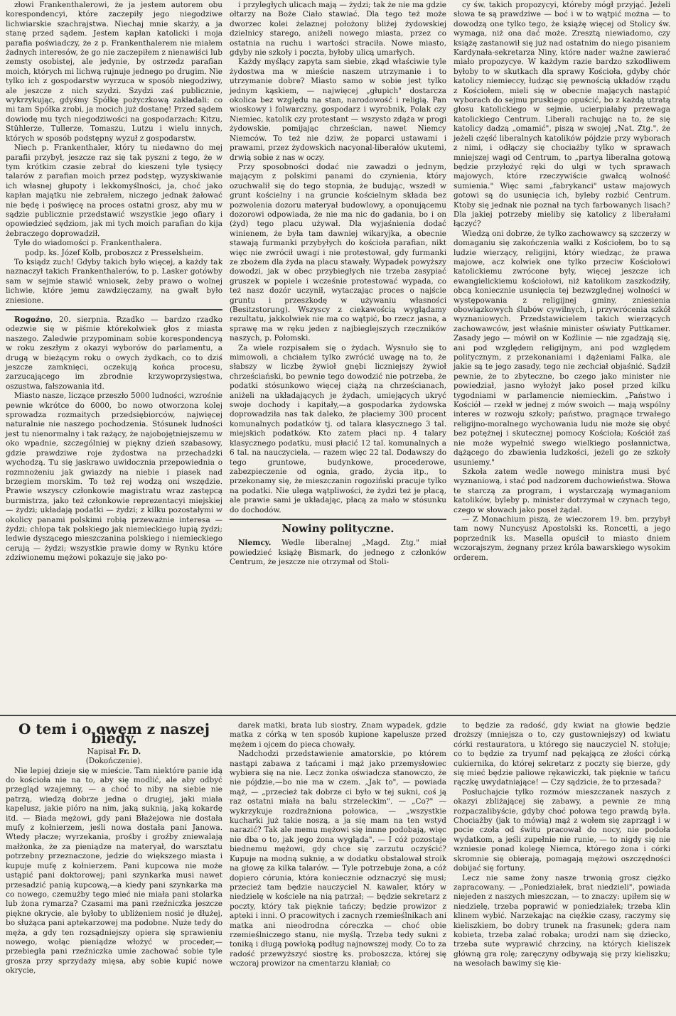złowi Frankenthalerowi, że ja jestem autorem obu korespondencyi, które zaczepiły jego niegodziwe lichwiarskie szachrajstwa. Niechaj mnie skarży, a ja stanę przed sądem. Jestem kapłan katolicki i moja parafia poświadczy, że z p. Frankenthalerem nie miałem żadnych interesów, że go nie zaczepiłem z nienawiści lub zemsty osobistej, ale jedynie, by ostrzedz parafian moich, których mi lichwą rujnuje jednego po drugim. Nie tylko ich z gospodarstw wyrzuca w sposób niegodziwy, ale jeszcze z nich szydzi. Szydzi zaś publicznie, wykrzykując, gdyśmy Spółkę pożyczkową zakładali: co mi tam Spółka zrobi, ja mocich już dostanę! Przed sądem dowiodę mu tych niegodziwości na gospodarzach: Kitzu, Stühlerze, Tullerze, Tomaszu, Lutzu i wielu innych, których w sposób podstępny wyzuł z gospodarstw.
Niech p. Frankenthaler, który tu niedawno do mej parafii przybył, jeszcze raz się tak pyszni z tego, że w tym krótkim czasie zebrał do kieszeni tyle tysięcy talarów z parafian moich przez podstęp, wyzyskiwanie ich własnej głupoty i lekkomyślności, ja, choć jako kapłan majątku nie zebrałem, niczego jednak żałować nie będę i poświęcę na proces ostatni grosz, aby mu w sądzie publicznie przedstawić wszystkie jego ofiary i opowiedzieć sędziom, jak mi tych moich parafian do kija żebraczego doprowadził.
Tyle do wiadomości p. Frankenthalera.
podp. ks. Józef Kolb, proboszcz z Presselsheim.
To ksiądz zuch! Gdyby takich było więcej, a każdy tak naznaczył takich Frankenthalerów, to p. Lasker gotówby sam w sejmie stawić wniosek, żeby prawo o wolnej lichwie, które jemu zawdzięczamy, na gwałt było zniesione.
Rogoźno, 20. sierpnia. Rzadko — bardzo rzadko odezwie się w piśmie którekolwiek głos z miasta naszego. Zaledwie przypominam sobie korespondencyą w roku zeszłym z okazyi wyborów do parlamentu, a drugą w bieżącym roku o owych żydkach, co to dziś jeszcze zamknięci, oczekują końca procesu, zarzucającego im zbrodnie krzywoprzysięstwa, oszustwa, fałszowania itd.
Miasto nasze, liczące przeszło 5000 ludności, wzrośnie pewnie wkrótce do 6000, bo nowo otworzona kolej sprowadza rozmaitych przedsiębiorców, najwięcej naturalnie nie naszego pochodzenia. Stósunek ludności jest tu nienormalny i tak rażący, że najobojętniejszemu w oko wpadnie, szczególniej w piękny dzień szabasowy, gdzie prawdziwe roje żydostwa na przechadzki wychodzą. Tu się jaskrawo uwidocznia przepowiednia o rozmnożeniu jak gwiazdy na niebie i piasek nad brzegiem morskim. To też rej wodzą oni wszędzie. Prawie wszyscy członkowie magistratu wraz zastępcą burmistrza, jako też członkowie reprezentacyi miejskiej — żydzi; układają podatki — żydzi; z kilku pozostałymi w okolicy panami polskimi robią przeważnie interesa — żydzi; chłopa tak polskiego jak niemieckiego łupią żydzi; ledwie dyszącego mieszczanina polskiego i niemieckiego cerują — żydzi; wszystkie prawie domy w Rynku które zdziwionemu mężowi pokazuje się jako po-
i przyległych ulicach mają — żydzi; tak że nie ma gdzie ołtarzy na Boże Ciało stawiać. Dla tego też może dworzec kolei żelaznej położony bliżej żydowskiej dzielnicy starego, aniżeli nowego miasta, przez co ostatnia na ruchu i wartości straciła. Nowe miasto, gdyby nie szkoły i poczta, byłoby ulicą umarłych.
Każdy myślący zapyta sam siebie, zkąd właściwie tyle żydostwa ma w mieście naszem utrzymanie i to utrzymanie dobre? Miasto samo w sobie jest tylko jednym kąskiem, — najwięcej „głupich" dostarcza okolica bez względu na stan, narodowość i religią. Pan wioskowy i folwarczny, gospodarz i wyrobnik, Polak czy Niemiec, katolik czy protestant — wszysto zdąża w progi żydowskie, pomijając chrześcian, nawet Niemcy Niemców. To też nie dziw, że poparci ustawami i prawami, przez żydowskich nacyonal-liberałów ukutemi, drwią sobie z nas w oczy.
Przy sposobności dodać nie zawadzi o jednym, mającym z polskimi panami do czynienia, który ozuchwalił się do tego stopnia, że budując, wszedł w grunt kościelny i na gruncie kościelnym składa bez pozwolenia dozoru materyał budowlowy, a oponującemu dozorowi odpowiada, że nie ma nic do gadania, bo i on (żyd) tego placu używał. Dla wyjaśnienia dodać winienem, że była tam dawniej wikaryjka, a obecnie stawają furmanki przybyłych do kościoła parafian, nikt więc nie zwrócił uwagi i nie protestował, gdy furmanki ze zbożem dla żyda na placu stawały. Wypadek powyższy dowodzi, jak w obec przybiegłych nie trzeba zasypiać gruszek w popiele i wcześnie protestować wypada, co też nasz dozór uczynił, wytaczając proces o najście gruntu i przeszkodę w używaniu własności (Besitzstorung). Wszyscy z ciekawością wyglądamy rezultatu, jakkolwiek nie ma co wątpić, bo rzecz jasna, a sprawę ma w ręku jeden z najbieglejszych rzeczników naszych, p. Połomski.
Za wiele rozpisałem się o żydach. Wysnuło się to mimowoli, a chciałem tylko zwrócić uwagę na to, że słabszy w liczbę żywioł gnębi liczniejszy żywioł chrześciański, bo pewnie tego dowodzić nie potrzeba, że podatki stósunkowo więcej ciążą na chrześcianach, aniżeli na układających je żydach, umiejących ukryć swoje dochody i kapitały,—a gospodarka żydowska doprowadziła nas tak daleko, że płaciemy 300 procent komunalnych podatków tj. od talara klasycznego 3 tal. miejskich podatków. Kto zatem płaci np. 4 talary klasycznego podatku, musi płacić 12 tal. komunalnych a 6 tal. na nauczyciela, — razem więc 22 tal. Dodawszy do tego gruntowe, budynkowe, procederowe, zabezpieczenie od ognia, grado, życia itp., to przekonamy się, że mieszczanin rogoziński pracuje tylko na podatki. Nie ulega wątpliwości, że żydzi też je płacą, ale prawie sami je układając, płacą za mało w stósunku do dochodów.
Nowiny polityczne.
Niemcy. Wedle liberalnej „Magd. Ztg." miał powiedzieć książę Bismark, do jednego z członków Centrum, że jeszcze nie otrzymał od Stoli-
cy św. takich propozycyi, któreby mógł przyjąć. Jeżeli słowa te są prawdziwe — boć i w to wątpić można — to dowodzą one tylko tego, że książę więcej od Stolicy św. wymaga, niż ona dać może. Zresztą niewiadomo, czy książę zastanowił się już nad ostatnim do niego pisaniem Kardynała-sekretarza Niny, które nader ważne zawierać miało propozycye. W każdym razie bardzo szkodliwem byłoby to w skutkach dla sprawy Kościoła, gdyby chór katolicy niemieccy, łudząc się pewnością układów rządu z Kościołem, mieli się w obecnie mających nastąpić wyborach do sejmu pruskiego opuścić, bo z każdą utratą głosu katolickiego w sejmie, ucierpiałaby przewaga katolickiego Centrum. Liberali rachując na to, że się katolicy dadzą „omamić", piszą w swojej „Nat. Ztg.", że jeżeli część liberalnych katolików pójdzie przy wyborach z nimi, i odłączy się chociażby tylko w sprawach mniejszej wagi od Centrum, to „partya liberalna gotową będzie przyłożyć ręki do ulgi w tych sprawach majowych, które rzeczywiście gwałcą wolność sumienia." Więc sami „fabrykanci" ustaw majowych gotowi są do usunięcia ich, byleby rozbić Centrum. Ktoby się jednak nie poznał na tych farbowanych lisach? Dla jakiej potrzeby mieliby się katolicy z liberałami łączyć?
Wiedzą oni dobrze, że tylko zachowawcy są szczerzy w domaganiu się zakończenia walki z Kościołem, bo to są ludzie wierzący, religijni, który wiedząc, że prawa majowe, acz kolwiek one tylko przeciw Kościołowi katolickiemu zwrócone były, więcej jeszcze ich ewangielickiemu kościołowi, niż katolikom zaszkodziły, obcą koniecznie usunięcia tej bezwzględnej wolności w występowania z religijnej gminy, zniesienia obowiązkowych ślubów cywilnych, i przywrócenia szkół wyznaniowych. Przedstawicielem takich wierzących zachowawców, jest właśnie minister oświaty Puttkamer. Zasady jego — mówił on w Koźlinie — nie zgadzają się, ani pod względem religijnym, ani pod względem politycznym, z przekonaniami i dążeniami Falka, ale jakie są te jego zasady, tego nie zechciał objaśnić. Sądził pewnie, że to zbyteczne, bo czego jako minister nie powiedział, jasno wyłożył jako poseł przed kilku tygodniami w parlamencie niemieckim. „Państwo i Kościół — rzekł w jednej z mów swoich — mają wspólny interes w rozwoju szkoły; państwo, pragnące trwałego religijno-moralnego wychowania ludu nie może się obyć bez potężnej i skutecznej pomocy Kościoła; Kościół zaś nie może wypełnić swego wielkiego posłannictwa, dążącego do zbawienia ludzkości, jeżeli go ze szkoły usuniemy."
Szkoła zatem wedle nowego ministra musi być wyznaniową, i stać pod nadzorem duchowieństwa. Słowa te starczą za program, i wystarczają wymaganiom katolików, byleby p. minister dotrzymał w czynach tego, czego w słowach jako poseł żądał.
— Z Monachium piszą, że wieczorem 19. bm. przybył tam nowy Nuncyusz Apostolski ks. Roncetti, a jego poprzednik ks. Masella opuścił to miasto dniem wczorajszym, żegnany przez króla bawarskiego wysokim orderem.
O tem i o owem z naszej biedy.
Napisał Fr. D.
(Dokończenie).
Nie lepiej dzieje się w mieście. Tam niektóre panie idą do kościoła nie na to, aby się modlić, ale aby odbyć przegląd wzajemny, — a choć to niby na siebie nie patrzą, wiedzą dobrze jedna o drugiej, jaki miała kapelusz, jakie pióro na nim, jaką suknią, jaką kokardę itd. — Biada mężowi, gdy pani Błażejowa nie dostała mufy z kołnierzem, jeśli nowa dostała pani Janowa. Wtedy płacze; wyrzekania, prośby i groźby zniewalają małżonka, że za pieniądze na materyał, do warsztatu potrzebny przeznaczone, jedzie do większego miasta i kupuje mufę z kołnierzem. Pani kupcowa nie może ustąpić pani doktorowej; pani szynkarka musi nawet przesadzić panią kupcową,—a kiedy pani szynkarka ma co nowego, czemużby tego mieć nie miała pani stolarka lub żona rymarza? Czasami ma pani rzeźniczka jeszcze piękne okrycie, ale byłoby to ubliżeniem nosić je dłużej, bo służąca pani aptekarzowej ma podobne. Nuże tedy do męża, a gdy ten rozsądniejszy opiera się sprawieniu nowego, wołąc pieniądze włożyć w proceder,—przebiegła pani rzeźniczka umie zachować sobie tyle grosza przy sprzydaży mięsa, aby sobie kupić nowe okrycie,
darek matki, brata lub siostry. Znam wypadek, gdzie matka z córką w ten sposób kupione kapelusze przed mężem i ojcem do pieca chowały.
Nadchodzi przedstawienie amatorskie, po którem nastąpi zabawa z tańcami i mąż jako przemysłowiec wybiera się na nie. Lecz żonka oświadcza stanowczo, że nie pójdzie,—bo nie ma w czem. „Jak to", — powiada mąż, — „przecież tak dobrze ci było w tej sukni, coś ją raz ostatni miała na balu strzeleckim". — „Co?" — wykrzykuje rozdrażniona połowica, — „wszystkie kucharki już takie noszą, a ja się mam na ten wstyd narazić? Tak ale memu mężowi się innne podobają, więc nie dba o to, jak jego żona wygląda". — I cóż pozostaje biednemu mężowi, gdy chce się zarzutu oczyścić? Kupuje na modną suknię, a w dodatku obstalował stroik na głowę za kilka talarów. — Tyle potrzebuje żona, a cóż dopiero córunia, która koniecznie odznaczyć się musi; przecież tam będzie nauczyciel N. kawaler, który w niedzielę w kościele na nią patrzał; — będzie sekretarz z poczty, który tak pięknie tańczy; będzie prowizor z apteki i inni. O pracowitych i zacnych rzemieślnikach ani matka ani nieodrodna córeczka — choć obie rzemieślniczego stanu, nie myślą. Trzeba tedy sukni z toniką i długą powłoką podług najnowszej mody. Co to za radość przewyższyć siostrę ks. proboszcza, której się wczoraj prowizor na cmentarzu kłaniał; co
to będzie za radość, gdy kwiat na głowie będzie droższy (mniejsza o to, czy gustowniejszy) od kwiatu córki restauratora, u którego się nauczyciel N. stołuje; co to będzie za tryumf nad pękającą ze złości córką cukiernika, do której sekretarz z poczty się bierze, gdy się mieć będzie paliowe rękawiczki, tak pięknie w tańcu rączkę uwydatniające! — Czy sądzicie, że to przesada?
Posłuchajcie tylko rozmów mieszczanek naszych z okazyi zbliżającej się zabawy, a pewnie ze mną rozpaczalibyście, gdyby choć połowa tego prawdą była. Chociażby (jak to mówią) mąż z wołem się zaprzągł i w pocie czoła od świtu pracował do nocy, nie podoła wydatkom, a jeśli zupełnie nie runie, — to nigdy się nie wzniesie ponad kolegę Niemca, którego żona i córki skromnie się obierają, pomagają mężowi oszczędności dobijać się fortuny.
Lecz nie same żony nasze trwonią grosz ciężko zapracowany. — „Poniedziałek, brat niedzieli", powiada niejeden z naszych mieszczan, — to znaczy: upiłem się w niedzielę, trzeba poprawić w poniedziałek; trzeba klin klinem wybić. Narzekając na ciężkie czasy, raczymy się kieliszkiem, bo dobry trunek na frasunek; gdera nam kobieta, trzeba zalać robaka; urodzi nam się dziecko, trzeba sute wyprawić chrzciny, na których kieliszek główną gra rolę; zaręczyny odbywają się przy kieliszku; na wesołach bawimy się kie-